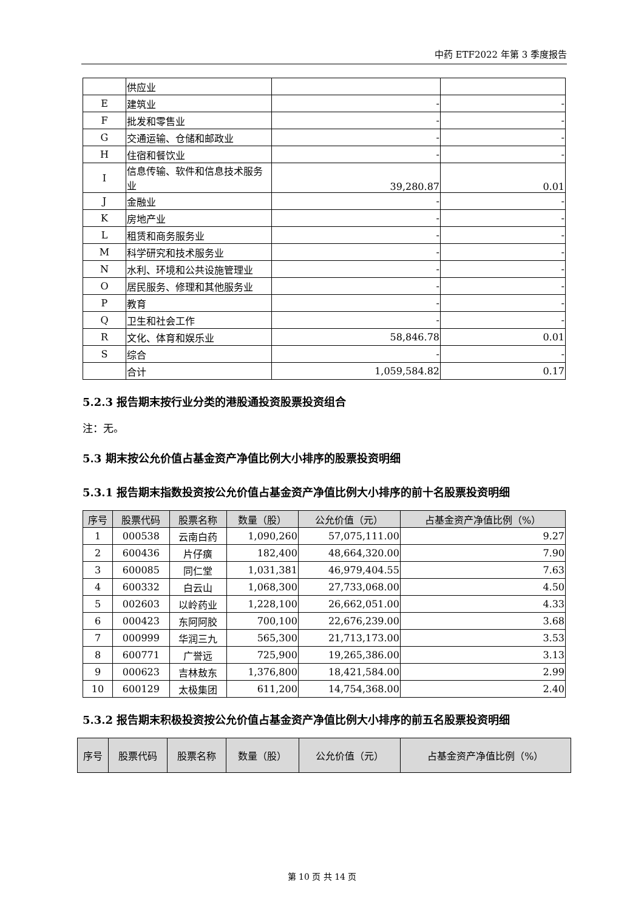中药 ETF2022 年第 3 季度报告
| | 供应业 | | |
| E | 建筑业 | - | - |
| F | 批发和零售业 | - | - |
| G | 交通运输、仓储和邮政业 | - | - |
| H | 住宿和餐饮业 | - | - |
| I | 信息传输、软件和信息技术服务业 | 39,280.87 | 0.01 |
| J | 金融业 | - | - |
| K | 房地产业 | - | - |
| L | 租赁和商务服务业 | - | - |
| M | 科学研究和技术服务业 | - | - |
| N | 水利、环境和公共设施管理业 | - | - |
| O | 居民服务、修理和其他服务业 | - | - |
| P | 教育 | - | - |
| Q | 卫生和社会工作 | - | - |
| R | 文化、体育和娱乐业 | 58,846.78 | 0.01 |
| S | 综合 | - | - |
| | 合计 | 1,059,584.82 | 0.17 |
5.2.3 报告期末按行业分类的港股通投资股票投资组合
注：无。
5.3 期末按公允价值占基金资产净值比例大小排序的股票投资明细
5.3.1 报告期末指数投资按公允价值占基金资产净值比例大小排序的前十名股票投资明细
| 序号 | 股票代码 | 股票名称 | 数量（股） | 公允价值（元） | 占基金资产净值比例（%） |
| --- | --- | --- | --- | --- | --- |
| 1 | 000538 | 云南白药 | 1,090,260 | 57,075,111.00 | 9.27 |
| 2 | 600436 | 片仔癀 | 182,400 | 48,664,320.00 | 7.90 |
| 3 | 600085 | 同仁堂 | 1,031,381 | 46,979,404.55 | 7.63 |
| 4 | 600332 | 白云山 | 1,068,300 | 27,733,068.00 | 4.50 |
| 5 | 002603 | 以岭药业 | 1,228,100 | 26,662,051.00 | 4.33 |
| 6 | 000423 | 东阿阿胶 | 700,100 | 22,676,239.00 | 3.68 |
| 7 | 000999 | 华润三九 | 565,300 | 21,713,173.00 | 3.53 |
| 8 | 600771 | 广誉远 | 725,900 | 19,265,386.00 | 3.13 |
| 9 | 000623 | 吉林敖东 | 1,376,800 | 18,421,584.00 | 2.99 |
| 10 | 600129 | 太极集团 | 611,200 | 14,754,368.00 | 2.40 |
5.3.2 报告期末积极投资按公允价值占基金资产净值比例大小排序的前五名股票投资明细
| 序号 | 股票代码 | 股票名称 | 数量（股） | 公允价值（元） | 占基金资产净值比例（%） |
| --- | --- | --- | --- | --- | --- |
第 10 页 共 14 页